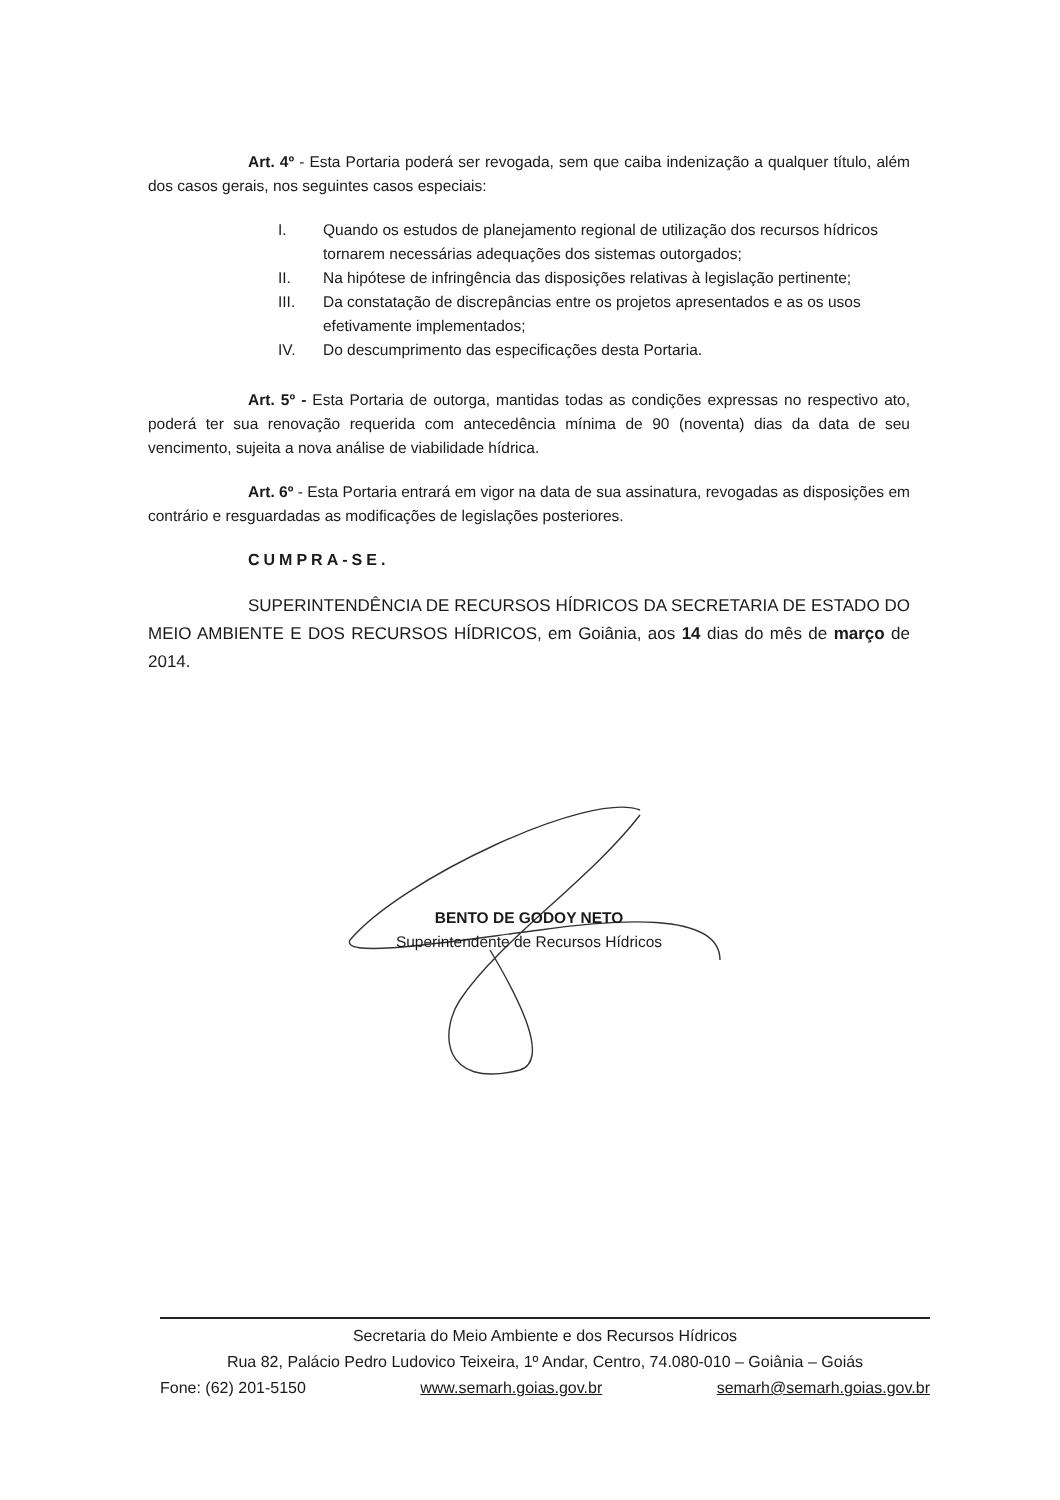Art. 4º - Esta Portaria poderá ser revogada, sem que caiba indenização a qualquer título, além dos casos gerais, nos seguintes casos especiais:
I. Quando os estudos de planejamento regional de utilização dos recursos hídricos tornarem necessárias adequações dos sistemas outorgados;
II. Na hipótese de infringência das disposições relativas à legislação pertinente;
III. Da constatação de discrepâncias entre os projetos apresentados e as os usos efetivamente implementados;
IV. Do descumprimento das especificações desta Portaria.
Art. 5º - Esta Portaria de outorga, mantidas todas as condições expressas no respectivo ato, poderá ter sua renovação requerida com antecedência mínima de 90 (noventa) dias da data de seu vencimento, sujeita a nova análise de viabilidade hídrica.
Art. 6º - Esta Portaria entrará em vigor na data de sua assinatura, revogadas as disposições em contrário e resguardadas as modificações de legislações posteriores.
CUMPRA-SE.
SUPERINTENDÊNCIA DE RECURSOS HÍDRICOS DA SECRETARIA DE ESTADO DO MEIO AMBIENTE E DOS RECURSOS HÍDRICOS, em Goiânia, aos 14 dias do mês de março de 2014.
BENTO DE GODOY NETO
Superintendente de Recursos Hídricos
Secretaria do Meio Ambiente e dos Recursos Hídricos
Rua 82, Palácio Pedro Ludovico Teixeira, 1º Andar, Centro, 74.080-010 – Goiânia – Goiás
Fone: (62) 201-5150 www.semarh.goias.gov.br semarh@semarh.goias.gov.br